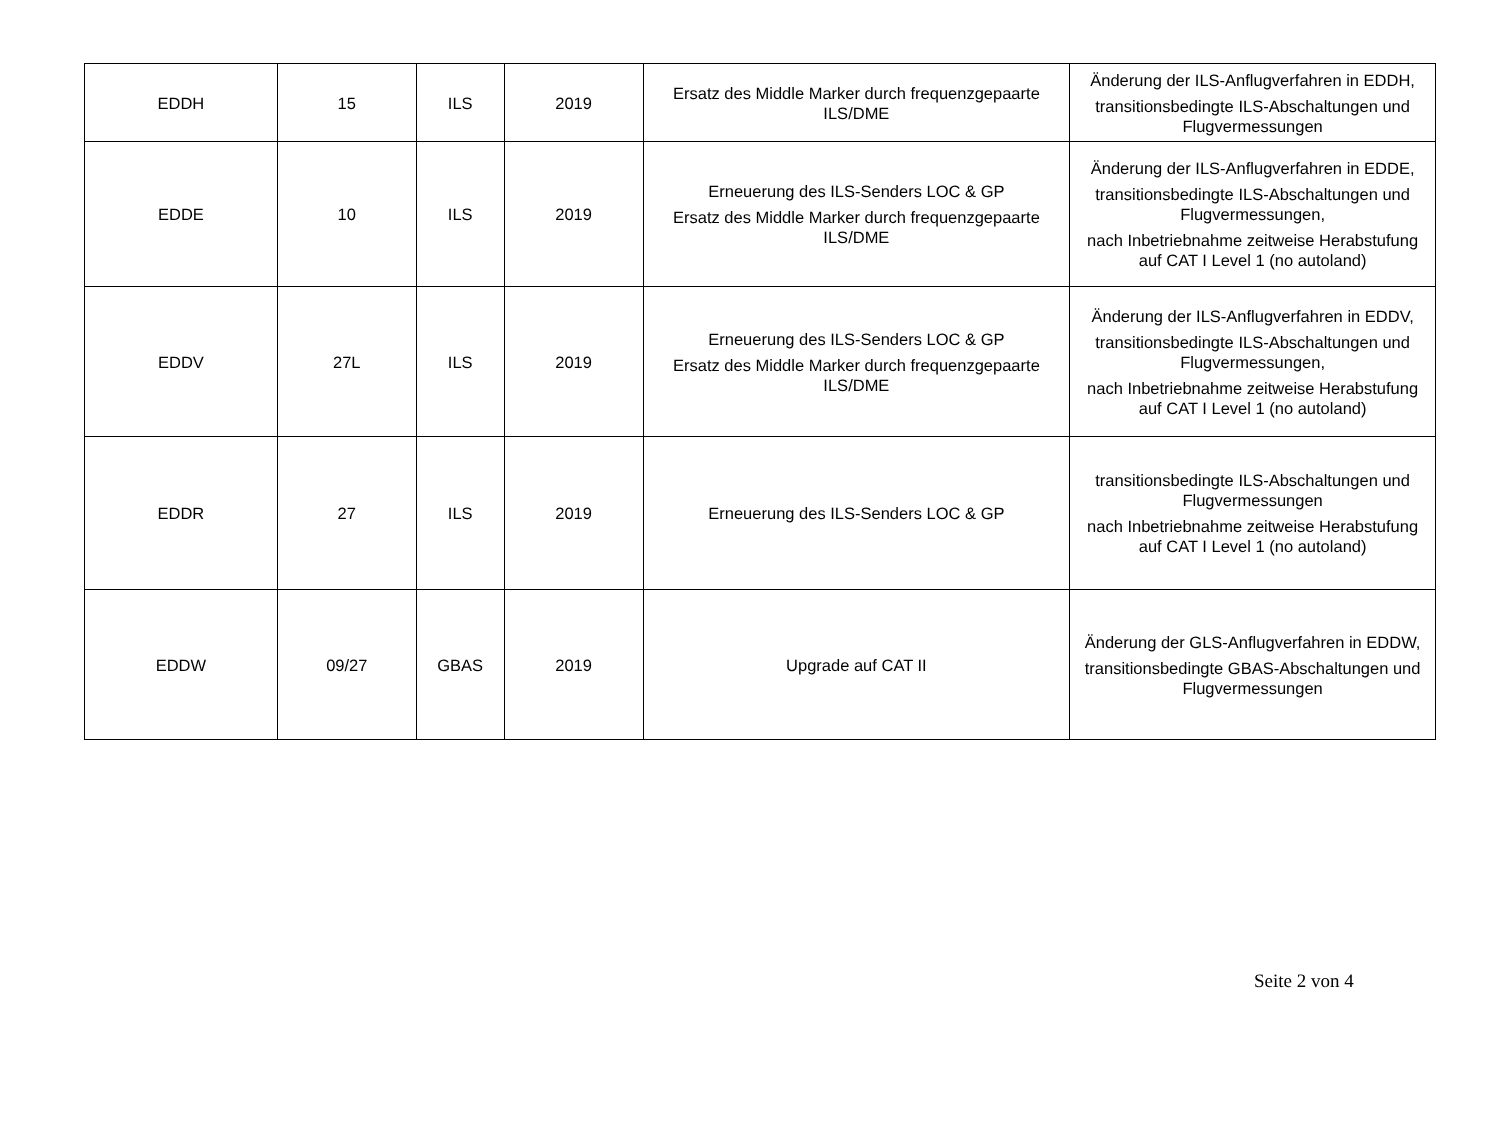| EDDH | 15 | ILS | 2019 | Ersatz des Middle Marker durch frequenzgepaarte ILS/DME | Änderung der ILS-Anflugverfahren in EDDH, transitionsbedingte ILS-Abschaltungen und Flugvermessungen |
| EDDE | 10 | ILS | 2019 | Erneuerung des ILS-Senders LOC & GP Ersatz des Middle Marker durch frequenzgepaarte ILS/DME | Änderung der ILS-Anflugverfahren in EDDE, transitionsbedingte ILS-Abschaltungen und Flugvermessungen, nach Inbetriebnahme zeitweise Herabstufung auf CAT I Level 1 (no autoland) |
| EDDV | 27L | ILS | 2019 | Erneuerung des ILS-Senders LOC & GP Ersatz des Middle Marker durch frequenzgepaarte ILS/DME | Änderung der ILS-Anflugverfahren in EDDV, transitionsbedingte ILS-Abschaltungen und Flugvermessungen, nach Inbetriebnahme zeitweise Herabstufung auf CAT I Level 1 (no autoland) |
| EDDR | 27 | ILS | 2019 | Erneuerung des ILS-Senders LOC & GP | transitionsbedingte ILS-Abschaltungen und Flugvermessungen nach Inbetriebnahme zeitweise Herabstufung auf CAT I Level 1 (no autoland) |
| EDDW | 09/27 | GBAS | 2019 | Upgrade auf CAT II | Änderung der GLS-Anflugverfahren in EDDW, transitionsbedingte GBAS-Abschaltungen und Flugvermessungen |
Seite 2 von 4